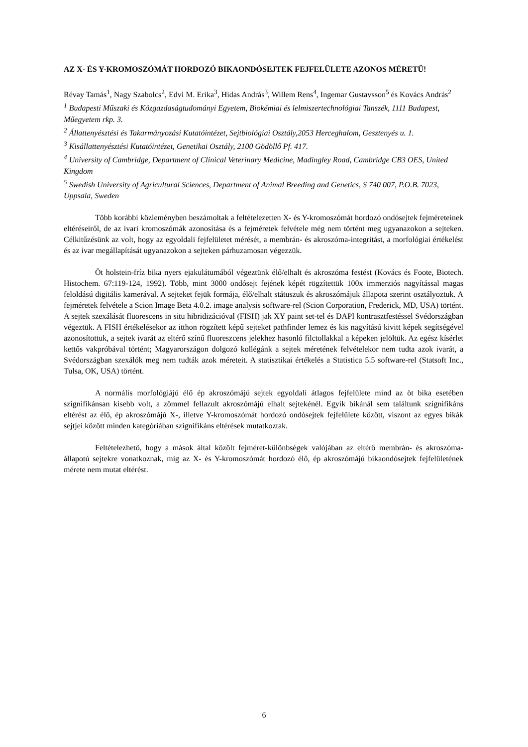AZ X- ÉS Y-KROMOSZÓMÁT HORDOZÓ BIKAONDÓSEJTEK FEJFELÜLETE AZONOS MÉRETŰ!
Révay Tamás<sup>1</sup>, Nagy Szabolcs<sup>2</sup>, Edvi M. Erika<sup>3</sup>, Hidas András<sup>3</sup>, Willem Rens<sup>4</sup>, Ingemar Gustavsson<sup>5</sup> és Kovács András<sup>2</sup>
<sup>1</sup> Budapesti Műszaki és Közgazdaságtudományi Egyetem, Biokémiai és lelmiszertechnológiai Tanszék, 1111 Budapest, Műegyetem rkp. 3.
<sup>2</sup> Állattenyésztési és Takarmányozási Kutatóintézet, Sejtbiológiai Osztály,2053 Herceghalom, Gesztenyés u. 1.
<sup>3</sup> Kisállattenyésztési Kutatóintézet, Genetikai Osztály, 2100 Gödöllő Pf. 417.
<sup>4</sup> University of Cambridge, Department of Clinical Veterinary Medicine, Madingley Road, Cambridge CB3 OES, United Kingdom
<sup>5</sup> Swedish University of Agricultural Sciences, Department of Animal Breeding and Genetics, S 740 007, P.O.B. 7023, Uppsala, Sweden
Több korábbi közleményben beszámoltak a feltételezetten X- és Y-kromoszómát hordozó ondósejtek fejméreteinek eltéréseiről, de az ivari kromoszómák azonosítása és a fejméretek felvétele még nem történt meg ugyanazokon a sejteken. Célkitűzésünk az volt, hogy az egyoldali fejfelületet mérését, a membrán- és akroszóma-integritást, a morfológiai értékelést és az ivar megállapítását ugyanazokon a sejteken párhuzamosan végezzük.
Öt holstein-fríz bika nyers ejakulátumából végeztünk élő/elhalt és akroszóma festést (Kovács és Foote, Biotech. Histochem. 67:119-124, 1992). Több, mint 3000 ondósejt fejének képét rögzítettük 100x immerziós nagyítással magas feloldású digitális kamerával. A sejteket fejük formája, élő/elhalt státuszuk és akroszómájuk állapota szerint osztályoztuk. A fejméretek felvétele a Scion Image Beta 4.0.2. image analysis software-rel (Scion Corporation, Frederick, MD, USA) történt. A sejtek szexálását fluorescens in situ hibridizációval (FISH) jak XY paint set-tel és DAPI kontrasztfestéssel Svédországban végeztük. A FISH értékelésekor az itthon rögzített képű sejteket pathfinder lemez és kis nagyítású kivitt képek segítségével azonosítottuk, a sejtek ivarát az eltérő színű fluoreszcens jelekhez hasonló filctollakkal a képeken jelöltük. Az egész kísérlet kettős vakpróbával történt; Magyarországon dolgozó kollégánk a sejtek méretének felvételekor nem tudta azok ivarát, a Svédországban szexálók meg nem tudták azok méreteit. A statisztikai értékelés a Statistica 5.5 software-rel (Statsoft Inc., Tulsa, OK, USA) történt.
A normális morfológiájú élő ép akroszómájú sejtek egyoldali átlagos fejfelülete mind az öt bika esetében szignifikánsan kisebb volt, a zömmel fellazult akroszómájú elhalt sejtekénél. Egyik bikánál sem találtunk szignifikáns eltérést az élő, ép akroszómájú X-, illetve Y-kromoszómát hordozó ondósejtek fejfelülete között, viszont az egyes bikák sejtjei között minden kategóriában szignifikáns eltérések mutatkoztak.
Feltételezhető, hogy a mások által közölt fejméret-különbségek valójában az eltérő membrán- és akroszóma-állapotú sejtekre vonatkoznak, mig az X- és Y-kromoszómát hordozó élő, ép akroszómájú bikaondósejtek fejfelületének mérete nem mutat eltérést.
6